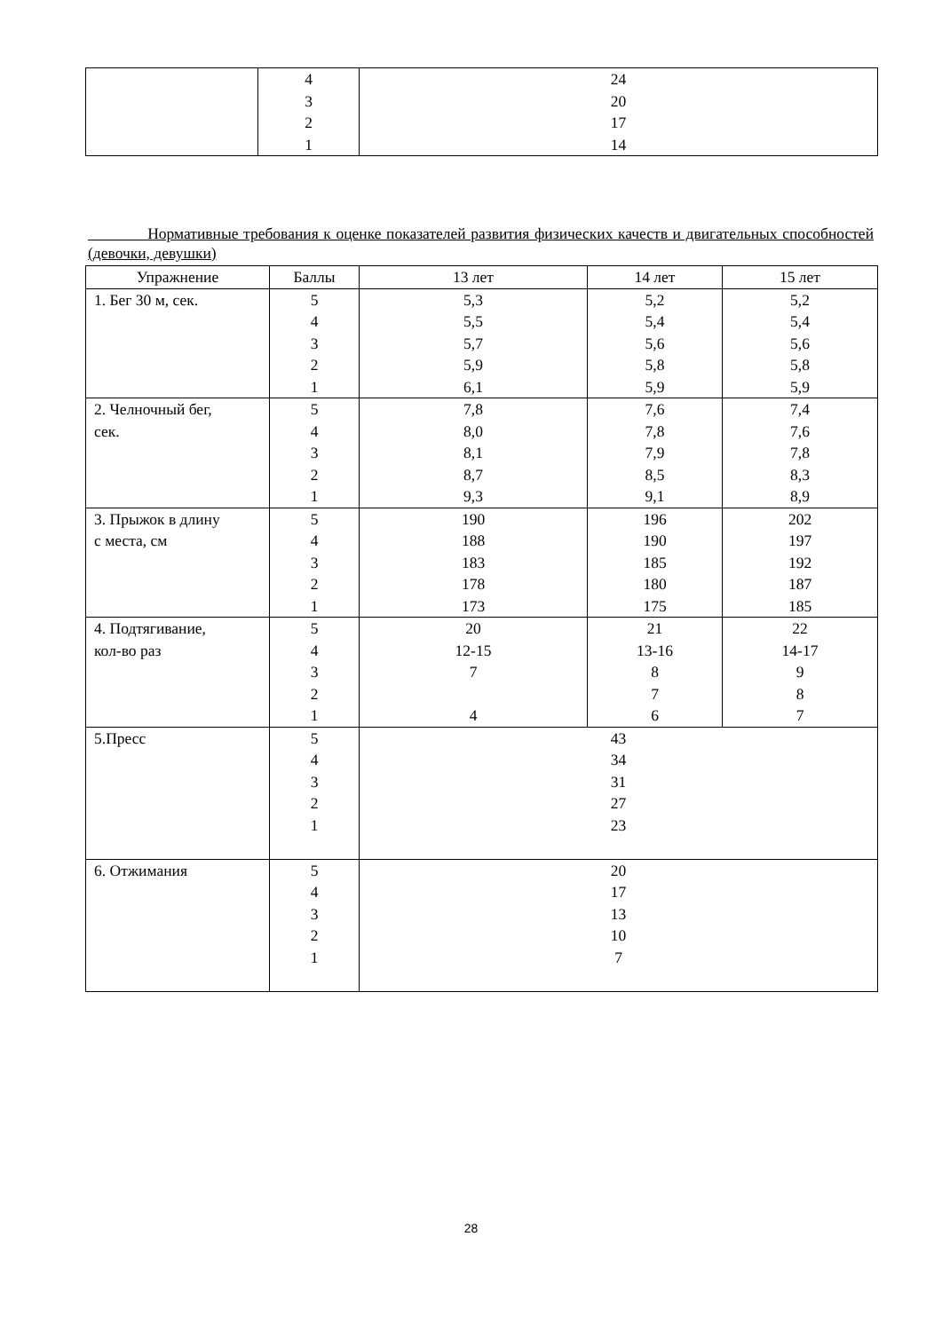| | 4 3 2 1 | 24 20 17 14 |
Нормативные требования к оценке показателей развития физических качеств и двигательных способностей (девочки, девушки)
| Упражнение | Баллы | 13 лет | 14 лет | 15 лет |
| --- | --- | --- | --- | --- |
| 1. Бег 30 м, сек. | 5 4 3 2 1 | 5,3 5,5 5,7 5,9 6,1 | 5,2 5,4 5,6 5,8 5,9 | 5,2 5,4 5,6 5,8 5,9 |
| 2. Челночный бег, сек. | 5 4 3 2 1 | 7,8 8,0 8,1 8,7 9,3 | 7,6 7,8 7,9 8,5 9,1 | 7,4 7,6 7,8 8,3 8,9 |
| 3. Прыжок в длину с места, см | 5 4 3 2 1 | 190 188 183 178 173 | 196 190 185 180 175 | 202 197 192 187 185 |
| 4. Подтягивание, кол-во раз | 5 4 3 2 1 | 20 12-15 7 4 | 21 13-16 8 7 6 | 22 14-17 9 8 7 |
| 5.Пресс | 5 4 3 2 1 | 43 34 31 27 23 | | |
| 6. Отжимания | 5 4 3 2 1 | 20 17 13 10 7 | | |
28